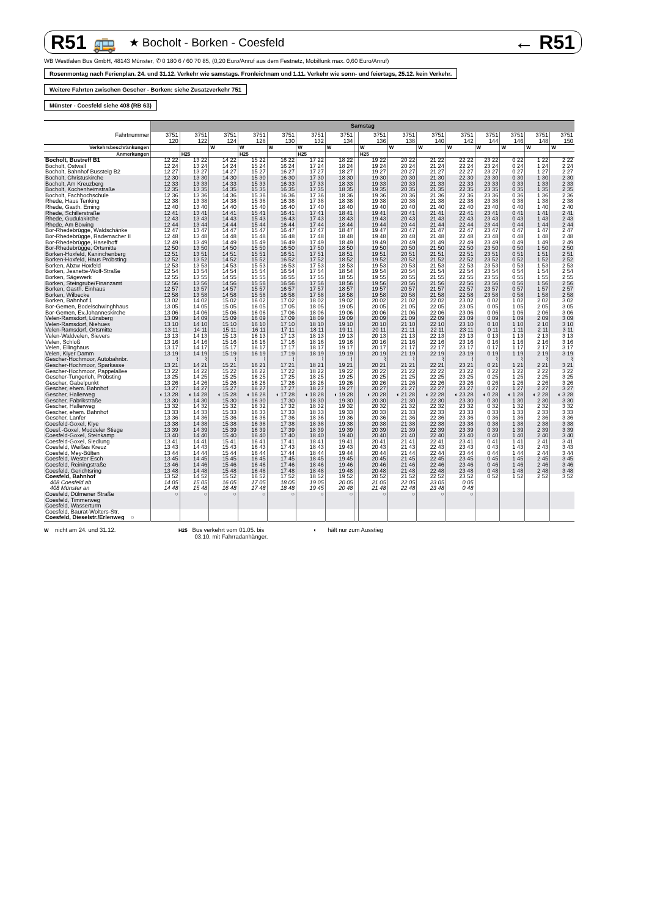R51 🚌 ★ Bocholt - Borken - Coesfeld ← R51
WB Westfalen Bus GmbH, 48143 Münster, ✆ 0 180 6 / 60 70 85, (0,20 Euro/Anruf aus dem Festnetz, Mobilfunk max. 0,60 Euro/Anruf)
Rosenmontag nach Ferienplan. 24. und 31.12. Verkehr wie samstags. Fronleichnam und 1.11. Verkehr wie sonn- und feiertags, 25.12. kein Verkehr.
Weitere Fahrten zwischen Gescher - Borken: siehe Zusatzverkehr 751
Münster - Coesfeld siehe 408 (RB 63)
| | Samstag | | | | | | | | | | | | | | | |
| --- | --- | --- | --- | --- | --- | --- | --- | --- | --- | --- | --- | --- | --- | --- | --- | --- |
| Fahrtnummer | 3751 120 | 3751 122 | 3751 124 | 3751 128 | 3751 130 | 3751 132 | 3751 134 | | 3751 136 | 3751 138 | 3751 140 | 3751 142 | 3751 144 | 3751 146 | 3751 148 | 3751 150 |
| Verkehrsbeschränkungen | | | W | W | W | W | W | | W | W | W | W | W | W | W | W |
| Anmerkungen | | H25 | | H25 | | H25 | | | H25 | | | | | | | |
| Bocholt, Bustreff B1 | 12 22 | 13 22 | 14 22 | 15 22 | 16 22 | 17 22 | 18 22 | | 19 22 | 20 22 | 21 22 | 22 22 | 23 22 | 0 22 | 1 22 | 2 22 |
| Bocholt, Ostwall | 12 24 | 13 24 | 14 24 | 15 24 | 16 24 | 17 24 | 18 24 | | 19 24 | 20 24 | 21 24 | 22 24 | 23 24 | 0 24 | 1 24 | 2 24 |
| Bocholt, Bahnhof Bussteig B2 | 12 27 | 13 27 | 14 27 | 15 27 | 16 27 | 17 27 | 18 27 | | 19 27 | 20 27 | 21 27 | 22 27 | 23 27 | 0 27 | 1 27 | 2 27 |
| Bocholt, Christuskirche | 12 30 | 13 30 | 14 30 | 15 30 | 16 30 | 17 30 | 18 30 | | 19 30 | 20 30 | 21 30 | 22 30 | 23 30 | 0 30 | 1 30 | 2 30 |
| Bocholt, Am Kreuzberg | 12 33 | 13 33 | 14 33 | 15 33 | 16 33 | 17 33 | 18 33 | | 19 33 | 20 33 | 21 33 | 22 33 | 23 33 | 0 33 | 1 33 | 2 33 |
| Bocholt, Kochenheimstraße | 12 35 | 13 35 | 14 35 | 15 35 | 16 35 | 17 35 | 18 35 | | 19 35 | 20 35 | 21 35 | 22 35 | 23 35 | 0 35 | 1 35 | 2 35 |
| Bocholt, Fachhochschule | 12 36 | 13 36 | 14 36 | 15 36 | 16 36 | 17 36 | 18 36 | | 19 36 | 20 36 | 21 36 | 22 36 | 23 36 | 0 36 | 1 36 | 2 36 |
| Rhede, Haus Tenking | 12 38 | 13 38 | 14 38 | 15 38 | 16 38 | 17 38 | 18 38 | | 19 38 | 20 38 | 21 38 | 22 38 | 23 38 | 0 38 | 1 38 | 2 38 |
| Rhede, Gasth. Eming | 12 40 | 13 40 | 14 40 | 15 40 | 16 40 | 17 40 | 18 40 | | 19 40 | 20 40 | 21 40 | 22 40 | 23 40 | 0 40 | 1 40 | 2 40 |
| Rhede, Schillerstraße | 12 41 | 13 41 | 14 41 | 15 41 | 16 41 | 17 41 | 18 41 | | 19 41 | 20 41 | 21 41 | 22 41 | 23 41 | 0 41 | 1 41 | 2 41 |
| Rhede, Gudulakirche | 12 43 | 13 43 | 14 43 | 15 43 | 16 43 | 17 43 | 18 43 | | 19 43 | 20 43 | 21 43 | 22 43 | 23 43 | 0 43 | 1 43 | 2 43 |
| Rhede, Am Böwing | 12 44 | 13 44 | 14 44 | 15 44 | 16 44 | 17 44 | 18 44 | | 19 44 | 20 44 | 21 44 | 22 44 | 23 44 | 0 44 | 1 44 | 2 44 |
| Bor-Rhedebrügge, Waldschänke | 12 47 | 13 47 | 14 47 | 15 47 | 16 47 | 17 47 | 18 47 | | 19 47 | 20 47 | 21 47 | 22 47 | 23 47 | 0 47 | 1 47 | 2 47 |
| Bor-Rhedebrügge, Rademacher II | 12 48 | 13 48 | 14 48 | 15 48 | 16 48 | 17 48 | 18 48 | | 19 48 | 20 48 | 21 48 | 22 48 | 23 48 | 0 48 | 1 48 | 2 48 |
| Bor-Rhedebrügge, Haselhoff | 12 49 | 13 49 | 14 49 | 15 49 | 16 49 | 17 49 | 18 49 | | 19 49 | 20 49 | 21 49 | 22 49 | 23 49 | 0 49 | 1 49 | 2 49 |
| Bor-Rhedebrügge, Ortsmitte | 12 50 | 13 50 | 14 50 | 15 50 | 16 50 | 17 50 | 18 50 | | 19 50 | 20 50 | 21 50 | 22 50 | 23 50 | 0 50 | 1 50 | 2 50 |
| Borken-Hoxfeld, Kaninchenberg | 12 51 | 13 51 | 14 51 | 15 51 | 16 51 | 17 51 | 18 51 | | 19 51 | 20 51 | 21 51 | 22 51 | 23 51 | 0 51 | 1 51 | 2 51 |
| Borken-Hoxfeld, Haus Pröbsting | 12 52 | 13 52 | 14 52 | 15 52 | 16 52 | 17 52 | 18 52 | | 19 52 | 20 52 | 21 52 | 22 52 | 23 52 | 0 52 | 1 52 | 2 52 |
| Borken, Abzw Hoxfeld | 12 53 | 13 53 | 14 53 | 15 53 | 16 53 | 17 53 | 18 53 | | 19 53 | 20 53 | 21 53 | 22 53 | 23 53 | 0 53 | 1 53 | 2 53 |
| Borken, Jeanette-Wolf-Straße | 12 54 | 13 54 | 14 54 | 15 54 | 16 54 | 17 54 | 18 54 | | 19 54 | 20 54 | 21 54 | 22 54 | 23 54 | 0 54 | 1 54 | 2 54 |
| Borken, Sägewerk | 12 55 | 13 55 | 14 55 | 15 55 | 16 55 | 17 55 | 18 55 | | 19 55 | 20 55 | 21 55 | 22 55 | 23 55 | 0 55 | 1 55 | 2 55 |
| Borken, Steingrube/Finanzamt | 12 56 | 13 56 | 14 56 | 15 56 | 16 56 | 17 56 | 18 56 | | 19 56 | 20 56 | 21 56 | 22 56 | 23 56 | 0 56 | 1 56 | 2 56 |
| Borken, Gasth. Einhaus | 12 57 | 13 57 | 14 57 | 15 57 | 16 57 | 17 57 | 18 57 | | 19 57 | 20 57 | 21 57 | 22 57 | 23 57 | 0 57 | 1 57 | 2 57 |
| Borken, Wilbecke | 12 58 | 13 58 | 14 58 | 15 58 | 16 58 | 17 58 | 18 58 | | 19 58 | 20 58 | 21 58 | 22 58 | 23 58 | 0 58 | 1 58 | 2 58 |
| Borken, Bahnhof 1 | 13 02 | 14 02 | 15 02 | 16 02 | 17 02 | 18 02 | 19 02 | | 20 02 | 21 02 | 22 02 | 23 02 | 0 02 | 1 02 | 2 02 | 3 02 |
| Bor-Gemen, Bodelschwinghhaus | 13 05 | 14 05 | 15 05 | 16 05 | 17 05 | 18 05 | 19 05 | | 20 05 | 21 05 | 22 05 | 23 05 | 0 05 | 1 05 | 2 05 | 3 05 |
| Bor-Gemen, Ev.Johanneskirche | 13 06 | 14 06 | 15 06 | 16 06 | 17 06 | 18 06 | 19 06 | | 20 06 | 21 06 | 22 06 | 23 06 | 0 06 | 1 06 | 2 06 | 3 06 |
| Velen-Ramsdorf, Lünsberg | 13 09 | 14 09 | 15 09 | 16 09 | 17 09 | 18 09 | 19 09 | | 20 09 | 21 09 | 22 09 | 23 09 | 0 09 | 1 09 | 2 09 | 3 09 |
| Velen-Ramsdorf, Niehues | 13 10 | 14 10 | 15 10 | 16 10 | 17 10 | 18 10 | 19 10 | | 20 10 | 21 10 | 22 10 | 23 10 | 0 10 | 1 10 | 2 10 | 3 10 |
| Velen-Ramsdorf, Ortsmitte | 13 11 | 14 11 | 15 11 | 16 11 | 17 11 | 18 11 | 19 11 | | 20 11 | 21 11 | 22 11 | 23 11 | 0 11 | 1 11 | 2 11 | 3 11 |
| Velen-Waldvelen, Sievers | 13 13 | 14 13 | 15 13 | 16 13 | 17 13 | 18 13 | 19 13 | | 20 13 | 21 13 | 22 13 | 23 13 | 0 13 | 1 13 | 2 13 | 3 13 |
| Velen, Schloß | 13 16 | 14 16 | 15 16 | 16 16 | 17 16 | 18 16 | 19 16 | | 20 16 | 21 16 | 22 16 | 23 16 | 0 16 | 1 16 | 2 16 | 3 16 |
| Velen, Ellinghaus | 13 17 | 14 17 | 15 17 | 16 17 | 17 17 | 18 17 | 19 17 | | 20 17 | 21 17 | 22 17 | 23 17 | 0 17 | 1 17 | 2 17 | 3 17 |
| Velen, Klyer Damm | 13 19 | 14 19 | 15 19 | 16 19 | 17 19 | 18 19 | 19 19 | | 20 19 | 21 19 | 22 19 | 23 19 | 0 19 | 1 19 | 2 19 | 3 19 |
| Gescher-Hochmoor, Autobahnbr. | ⌇ | ⌇ | ⌇ | ⌇ | ⌇ | ⌇ | ⌇ | | ⌇ | ⌇ | ⌇ | ⌇ | ⌇ | ⌇ | ⌇ | ⌇ |
| Gescher-Hochmoor, Sparkasse | 13 21 | 14 21 | 15 21 | 16 21 | 17 21 | 18 21 | 19 21 | | 20 21 | 21 21 | 22 21 | 23 21 | 0 21 | 1 21 | 2 21 | 3 21 |
| Gescher-Hochmoor, Pappelallee | 13 22 | 14 22 | 15 22 | 16 22 | 17 22 | 18 22 | 19 22 | | 20 22 | 21 22 | 22 22 | 23 22 | 0 22 | 1 22 | 2 22 | 3 22 |
| Gescher-Tungerloh, Pröbsting | 13 25 | 14 25 | 15 25 | 16 25 | 17 25 | 18 25 | 19 25 | | 20 25 | 21 25 | 22 25 | 23 25 | 0 25 | 1 25 | 2 25 | 3 25 |
| Gescher, Gabelpunkt | 13 26 | 14 26 | 15 26 | 16 26 | 17 26 | 18 26 | 19 26 | | 20 26 | 21 26 | 22 26 | 23 26 | 0 26 | 1 26 | 2 26 | 3 26 |
| Gescher, ehem. Bahnhof | 13 27 | 14 27 | 15 27 | 16 27 | 17 27 | 18 27 | 19 27 | | 20 27 | 21 27 | 22 27 | 23 27 | 0 27 | 1 27 | 2 27 | 3 27 |
| Gescher, Hallerweg | ◖ 13 28 | ◖ 14 28 | ◖ 15 28 | ◖ 16 28 | ◖ 17 28 | ◖ 18 28 | ◖ 19 28 | | ◖ 20 28 | ◖ 21 28 | ◖ 22 28 | ◖ 23 28 | ◖ 0 28 | ◖ 1 28 | ◖ 2 28 | ◖ 3 28 |
| Gescher, Fabrikstraße | 13 30 | 14 30 | 15 30 | 16 30 | 17 30 | 18 30 | 19 30 | | 20 30 | 21 30 | 22 30 | 23 30 | 0 30 | 1 30 | 2 30 | 3 30 |
| Gescher, Hallerweg | 13 32 | 14 32 | 15 32 | 16 32 | 17 32 | 18 32 | 19 32 | | 20 32 | 21 32 | 22 32 | 23 32 | 0 32 | 1 32 | 2 32 | 3 32 |
| Gescher, ehem. Bahnhof | 13 33 | 14 33 | 15 33 | 16 33 | 17 33 | 18 33 | 19 33 | | 20 33 | 21 33 | 22 33 | 23 33 | 0 33 | 1 33 | 2 33 | 3 33 |
| Gescher, Lanfer | 13 36 | 14 36 | 15 36 | 16 36 | 17 36 | 18 36 | 19 36 | | 20 36 | 21 36 | 22 36 | 23 36 | 0 36 | 1 36 | 2 36 | 3 36 |
| Coesfeld-Goxel, Klye | 13 38 | 14 38 | 15 38 | 16 38 | 17 38 | 18 38 | 19 38 | | 20 38 | 21 38 | 22 38 | 23 38 | 0 38 | 1 38 | 2 38 | 3 38 |
| Coesf.-Goxel, Muddeler Stiege | 13 39 | 14 39 | 15 39 | 16 39 | 17 39 | 18 39 | 19 39 | | 20 39 | 21 39 | 22 39 | 23 39 | 0 39 | 1 39 | 2 39 | 3 39 |
| Coesfeld-Goxel, Steinkamp | 13 40 | 14 40 | 15 40 | 16 40 | 17 40 | 18 40 | 19 40 | | 20 40 | 21 40 | 22 40 | 23 40 | 0 40 | 1 40 | 2 40 | 3 40 |
| Coesfeld-Goxel, Siedlung | 13 41 | 14 41 | 15 41 | 16 41 | 17 41 | 18 41 | 19 41 | | 20 41 | 21 41 | 22 41 | 23 41 | 0 41 | 1 41 | 2 41 | 3 41 |
| Coesfeld, Weißes Kreuz | 13 43 | 14 43 | 15 43 | 16 43 | 17 43 | 18 43 | 19 43 | | 20 43 | 21 43 | 22 43 | 23 43 | 0 43 | 1 43 | 2 43 | 3 43 |
| Coesfeld, Mey-Bülten | 13 44 | 14 44 | 15 44 | 16 44 | 17 44 | 18 44 | 19 44 | | 20 44 | 21 44 | 22 44 | 23 44 | 0 44 | 1 44 | 2 44 | 3 44 |
| Coesfeld, Wester Esch | 13 45 | 14 45 | 15 45 | 16 45 | 17 45 | 18 45 | 19 45 | | 20 45 | 21 45 | 22 45 | 23 45 | 0 45 | 1 45 | 2 45 | 3 45 |
| Coesfeld, Reiningstraße | 13 46 | 14 46 | 15 46 | 16 46 | 17 46 | 18 46 | 19 46 | | 20 46 | 21 46 | 22 46 | 23 46 | 0 46 | 1 46 | 2 46 | 3 46 |
| Coesfeld, Gerichtsring | 13 48 | 14 48 | 15 48 | 16 48 | 17 48 | 18 48 | 19 48 | | 20 48 | 21 48 | 22 48 | 23 48 | 0 48 | 1 48 | 2 48 | 3 48 |
| Coesfeld, Bahnhof | 13 52 | 14 52 | 15 52 | 16 52 | 17 52 | 18 52 | 19 52 | | 20 52 | 21 52 | 22 52 | 23 52 | 0 52 | 1 52 | 2 52 | 3 52 |
| 408 Coesfeld ab | 14 05 | 15 05 | 16 05 | 17 05 | 18 05 | 19 05 | 20 05 | | 21 05 | 22 05 | 23 05 | 0 05 | | | | |
| 408 Münster an | 14 48 | 15 48 | 16 48 | 17 48 | 18 48 | 19 45 | 20 48 | | 21 48 | 22 48 | 23 48 | 0 48 | | | | |
| Coesfeld, Dülmener Straße | ○ | ○ | ○ | ○ | ○ | ○ | ○ | | ○ | ○ | ○ | ○ | | | | |
| Coesfeld, Timmerweg | | | | | | | | | | | | | | | | |
| Coesfeld, Wasserturm | | | | | | | | | | | | | | | | |
| Coesfeld, Baurat-Wolters-Str. | | | | | | | | | | | | | | | | |
| Coesfeld, Dieselstr./Erlenweg ○ | | | | | | | | | | | | | | | | |
W nicht am 24. und 31.12.
H25 Bus verkehrt vom 01.05. bis
03.10. mit Fahrradanhänger.
◖ hält nur zum Ausstieg